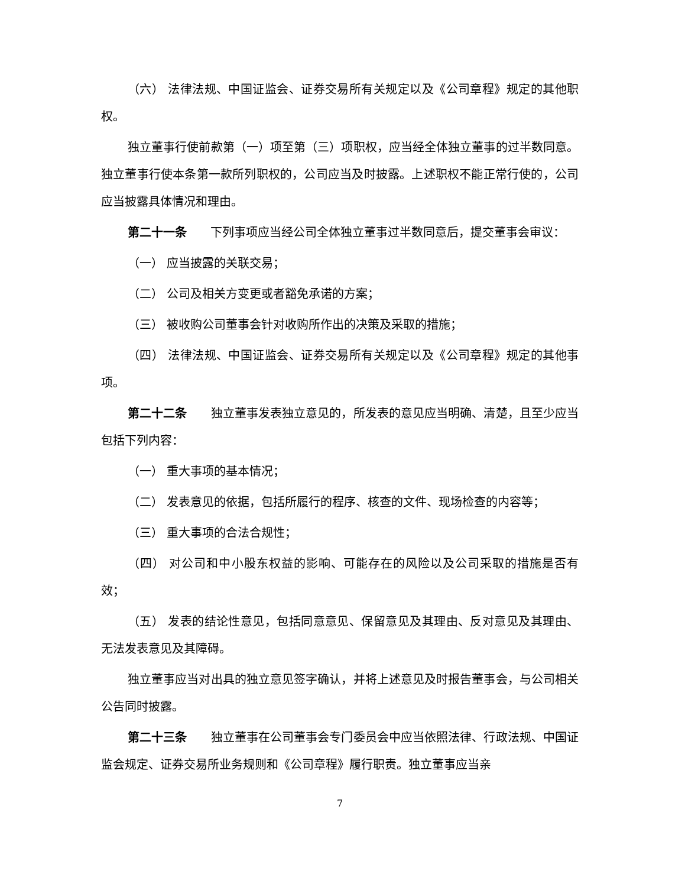（六） 法律法规、中国证监会、证券交易所有关规定以及《公司章程》规定的其他职权。
独立董事行使前款第（一）项至第（三）项职权，应当经全体独立董事的过半数同意。独立董事行使本条第一款所列职权的，公司应当及时披露。上述职权不能正常行使的，公司应当披露具体情况和理由。
第二十一条　　下列事项应当经公司全体独立董事过半数同意后，提交董事会审议：
（一） 应当披露的关联交易；
（二） 公司及相关方变更或者豁免承诺的方案；
（三） 被收购公司董事会针对收购所作出的决策及采取的措施；
（四） 法律法规、中国证监会、证券交易所有关规定以及《公司章程》规定的其他事项。
第二十二条　　独立董事发表独立意见的，所发表的意见应当明确、清楚，且至少应当包括下列内容：
（一） 重大事项的基本情况；
（二） 发表意见的依据，包括所履行的程序、核查的文件、现场检查的内容等；
（三） 重大事项的合法合规性；
（四） 对公司和中小股东权益的影响、可能存在的风险以及公司采取的措施是否有效；
（五） 发表的结论性意见，包括同意意见、保留意见及其理由、反对意见及其理由、无法发表意见及其障碍。
独立董事应当对出具的独立意见签字确认，并将上述意见及时报告董事会，与公司相关公告同时披露。
第二十三条　　独立董事在公司董事会专门委员会中应当依照法律、行政法规、中国证监会规定、证券交易所业务规则和《公司章程》履行职责。独立董事应当亲
7